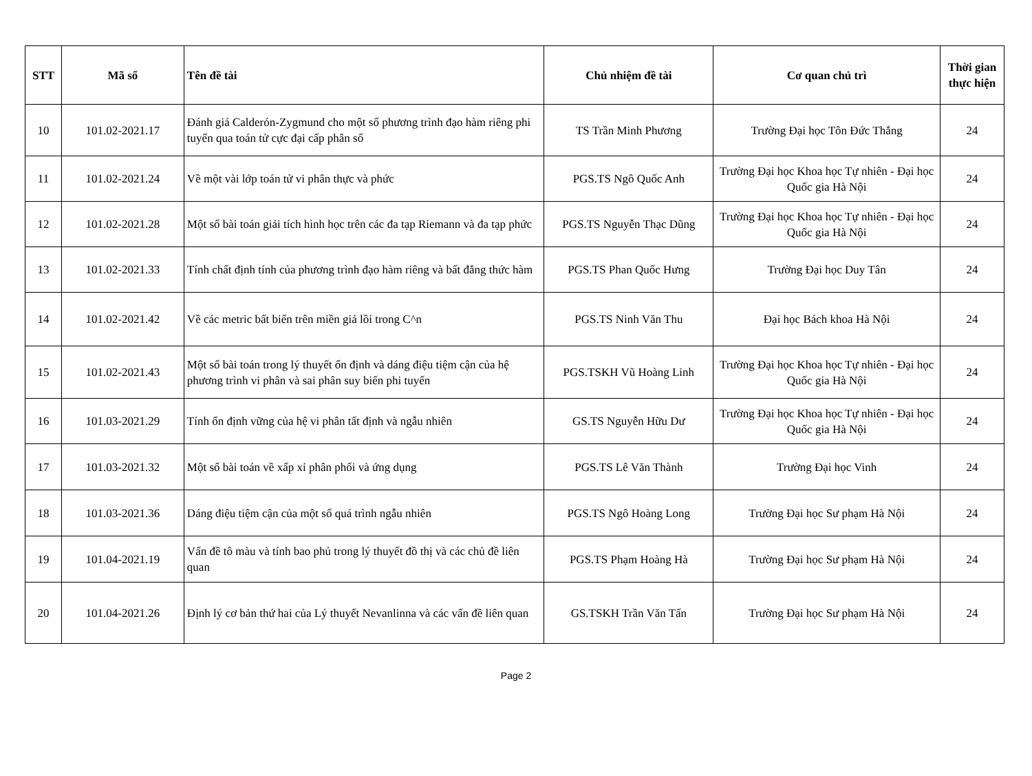| STT | Mã số | Tên đề tài | Chủ nhiệm đề tài | Cơ quan chủ trì | Thời gian thực hiện |
| --- | --- | --- | --- | --- | --- |
| 10 | 101.02-2021.17 | Đánh giá Calderón-Zygmund cho một số phương trình đạo hàm riêng phi tuyến qua toán tử cực đại cấp phân số | TS Trần Minh Phương | Trường Đại học Tôn Đức Thắng | 24 |
| 11 | 101.02-2021.24 | Về một vài lớp toán tử vi phân thực và phức | PGS.TS Ngô Quốc Anh | Trường Đại học Khoa học Tự nhiên - Đại học Quốc gia Hà Nội | 24 |
| 12 | 101.02-2021.28 | Một số bài toán giải tích hình học trên các đa tạp Riemann và đa tạp phức | PGS.TS Nguyễn Thạc Dũng | Trường Đại học Khoa học Tự nhiên - Đại học Quốc gia Hà Nội | 24 |
| 13 | 101.02-2021.33 | Tính chất định tính của phương trình đạo hàm riêng và bất đẳng thức hàm | PGS.TS Phan Quốc Hưng | Trường Đại học Duy Tân | 24 |
| 14 | 101.02-2021.42 | Về các metric bất biến trên miền giả lồi trong C^n | PGS.TS Ninh Văn Thu | Đại học Bách khoa Hà Nội | 24 |
| 15 | 101.02-2021.43 | Một số bài toán trong lý thuyết ổn định và dáng điệu tiệm cận của hệ phương trình vi phân và sai phân suy biến phi tuyến | PGS.TSKH Vũ Hoàng Linh | Trường Đại học Khoa học Tự nhiên - Đại học Quốc gia Hà Nội | 24 |
| 16 | 101.03-2021.29 | Tính ổn định vững của hệ vi phân tất định và ngẫu nhiên | GS.TS Nguyễn Hữu Dư | Trường Đại học Khoa học Tự nhiên - Đại học Quốc gia Hà Nội | 24 |
| 17 | 101.03-2021.32 | Một số bài toán về xấp xỉ phân phối và ứng dụng | PGS.TS Lê Văn Thành | Trường Đại học Vinh | 24 |
| 18 | 101.03-2021.36 | Dáng điệu tiệm cận của một số quá trình ngẫu nhiên | PGS.TS Ngô Hoàng Long | Trường Đại học Sư phạm Hà Nội | 24 |
| 19 | 101.04-2021.19 | Vấn đề tô màu và tính bao phủ trong lý thuyết đồ thị và các chủ đề liên quan | PGS.TS Phạm Hoàng Hà | Trường Đại học Sư phạm Hà Nội | 24 |
| 20 | 101.04-2021.26 | Định lý cơ bản thứ hai của Lý thuyết Nevanlinna và các vấn đề liên quan | GS.TSKH Trần Văn Tấn | Trường Đại học Sư phạm Hà Nội | 24 |
Page 2